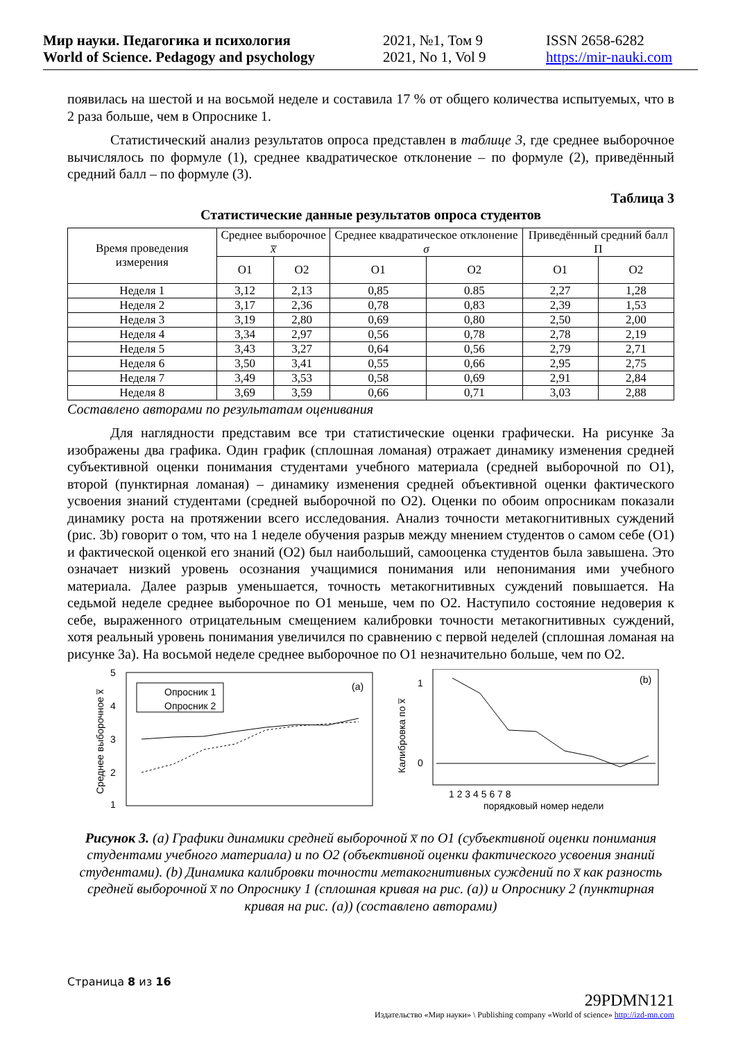Мир науки. Педагогика и психология
World of Science. Pedagogy and psychology
2021, №1, Том 9
2021, No 1, Vol 9
ISSN 2658-6282
https://mir-nauki.com
появилась на шестой и на восьмой неделе и составила 17 % от общего количества испытуемых, что в 2 раза больше, чем в Опроснике 1.
Статистический анализ результатов опроса представлен в таблице 3, где среднее выборочное вычислялось по формуле (1), среднее квадратическое отклонение – по формуле (2), приведённый средний балл – по формуле (3).
Таблица 3
Статистические данные результатов опроса студентов
| Время проведения измерения | Среднее выборочное x̅ | | Среднее квадратическое отклонение σ | | Приведённый средний балл П | |
| --- | --- | --- | --- | --- | --- | --- |
| | О1 | О2 | О1 | О2 | О1 | О2 |
| Неделя 1 | 3,12 | 2,13 | 0,85 | 0.85 | 2,27 | 1,28 |
| Неделя 2 | 3,17 | 2,36 | 0,78 | 0,83 | 2,39 | 1,53 |
| Неделя 3 | 3,19 | 2,80 | 0,69 | 0,80 | 2,50 | 2,00 |
| Неделя 4 | 3,34 | 2,97 | 0,56 | 0,78 | 2,78 | 2,19 |
| Неделя 5 | 3,43 | 3,27 | 0,64 | 0,56 | 2,79 | 2,71 |
| Неделя 6 | 3,50 | 3,41 | 0,55 | 0,66 | 2,95 | 2,75 |
| Неделя 7 | 3,49 | 3,53 | 0,58 | 0,69 | 2,91 | 2,84 |
| Неделя 8 | 3,69 | 3,59 | 0,66 | 0,71 | 3,03 | 2,88 |
Составлено авторами по результатам оценивания
Для наглядности представим все три статистические оценки графически. На рисунке 3a изображены два графика. Один график (сплошная ломаная) отражает динамику изменения средней субъективной оценки понимания студентами учебного материала (средней выборочной по О1), второй (пунктирная ломаная) – динамику изменения средней объективной оценки фактического усвоения знаний студентами (средней выборочной по О2). Оценки по обоим опросникам показали динамику роста на протяжении всего исследования. Анализ точности метакогнитивных суждений (рис. 3b) говорит о том, что на 1 неделе обучения разрыв между мнением студентов о самом себе (О1) и фактической оценкой его знаний (О2) был наибольший, самооценка студентов была завышена. Это означает низкий уровень осознания учащимися понимания или непонимания ими учебного материала. Далее разрыв уменьшается, точность метакогнитивных суждений повышается. На седьмой неделе среднее выборочное по О1 меньше, чем по О2. Наступило состояние недоверия к себе, выраженного отрицательным смещением калибровки точности метакогнитивных суждений, хотя реальный уровень понимания увеличился по сравнению с первой неделей (сплошная ломаная на рисунке 3a). На восьмой неделе среднее выборочное по О1 незначительно больше, чем по О2.
5
4
3
2
1
Среднее выборочное x̅
(a)
Опросник 1
Опросник 2
1
0
Калибровка по x̅
(b)
1 2 3 4 5 6 7 8
порядковый номер недели
Рисунок 3. (a) Графики динамики средней выборочной x̅ по О1 (субъективной оценки понимания студентами учебного материала) и по О2 (объективной оценки фактического усвоения знаний студентами). (b) Динамика калибровки точности метакогнитивных суждений по x̅ как разность средней выборочной x̅ по Опроснику 1 (сплошная кривая на рис. (a)) и Опроснику 2 (пунктирная кривая на рис. (a)) (составлено авторами)
Страница 8 из 16
29PDMN121
Издательство «Мир науки» \ Publishing company «World of science» http://izd-mn.com